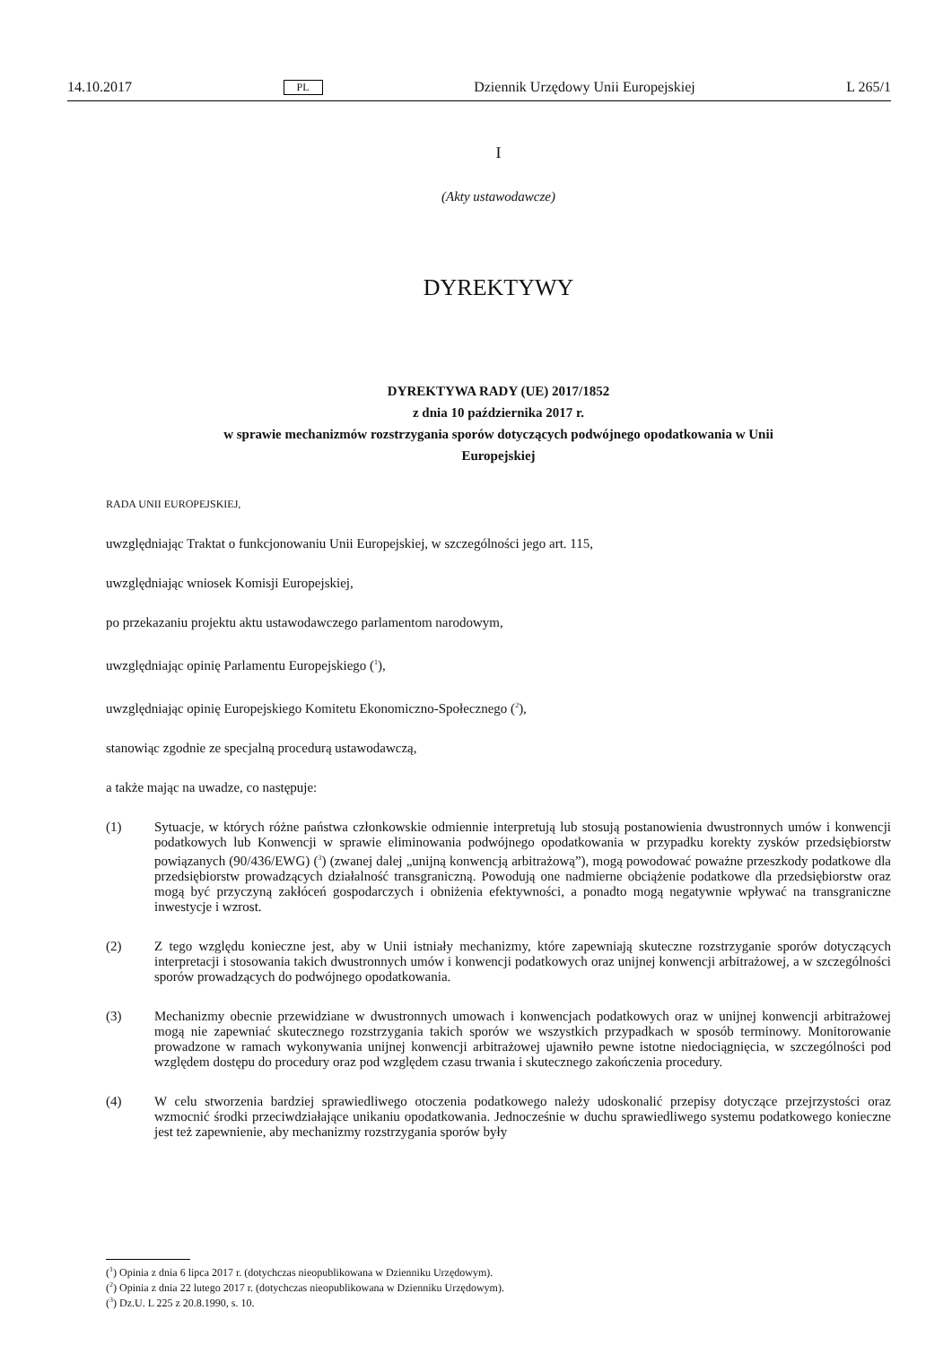14.10.2017 PL Dziennik Urzędowy Unii Europejskiej L 265/1
I
(Akty ustawodawcze)
DYREKTYWY
DYREKTYWA RADY (UE) 2017/1852
z dnia 10 października 2017 r.
w sprawie mechanizmów rozstrzygania sporów dotyczących podwójnego opodatkowania w Unii
Europejskiej
RADA UNII EUROPEJSKIEJ,
uwzględniając Traktat o funkcjonowaniu Unii Europejskiej, w szczególności jego art. 115,
uwzględniając wniosek Komisji Europejskiej,
po przekazaniu projektu aktu ustawodawczego parlamentom narodowym,
uwzględniając opinię Parlamentu Europejskiego (<sup>1</sup>),
uwzględniając opinię Europejskiego Komitetu Ekonomiczno-Społecznego (<sup>2</sup>),
stanowiąc zgodnie ze specjalną procedurą ustawodawczą,
a także mając na uwadze, co następuje:
(1) Sytuacje, w których różne państwa członkowskie odmiennie interpretują lub stosują postanowienia dwustronnych umów i konwencji podatkowych lub Konwencji w sprawie eliminowania podwójnego opodatkowania w przypadku korekty zysków przedsiębiorstw powiązanych (90/436/EWG) (<sup>3</sup>) (zwanej dalej „unijną konwencją arbitrażową”), mogą powodować poważne przeszkody podatkowe dla przedsiębiorstw prowadzących działalność transgraniczną. Powodują one nadmierne obciążenie podatkowe dla przedsiębiorstw oraz mogą być przyczyną zakłóceń gospodarczych i obniżenia efektywności, a ponadto mogą negatywnie wpływać na transgraniczne inwestycje i wzrost.
(2) Z tego względu konieczne jest, aby w Unii istniały mechanizmy, które zapewniają skuteczne rozstrzyganie sporów dotyczących interpretacji i stosowania takich dwustronnych umów i konwencji podatkowych oraz unijnej konwencji arbitrażowej, a w szczególności sporów prowadzących do podwójnego opodatkowania.
(3) Mechanizmy obecnie przewidziane w dwustronnych umowach i konwencjach podatkowych oraz w unijnej konwencji arbitrażowej mogą nie zapewniać skutecznego rozstrzygania takich sporów we wszystkich przypadkach w sposób terminowy. Monitorowanie prowadzone w ramach wykonywania unijnej konwencji arbitrażowej ujawniło pewne istotne niedociągnięcia, w szczególności pod względem dostępu do procedury oraz pod względem czasu trwania i skutecznego zakończenia procedury.
(4) W celu stworzenia bardziej sprawiedliwego otoczenia podatkowego należy udoskonalić przepisy dotyczące przejrzystości oraz wzmocnić środki przeciwdziałające unikaniu opodatkowania. Jednocześnie w duchu sprawiedliwego systemu podatkowego konieczne jest też zapewnienie, aby mechanizmy rozstrzygania sporów były
(<sup>1</sup>) Opinia z dnia 6 lipca 2017 r. (dotychczas nieopublikowana w Dzienniku Urzędowym).
(<sup>2</sup>) Opinia z dnia 22 lutego 2017 r. (dotychczas nieopublikowana w Dzienniku Urzędowym).
(<sup>3</sup>) Dz.U. L 225 z 20.8.1990, s. 10.